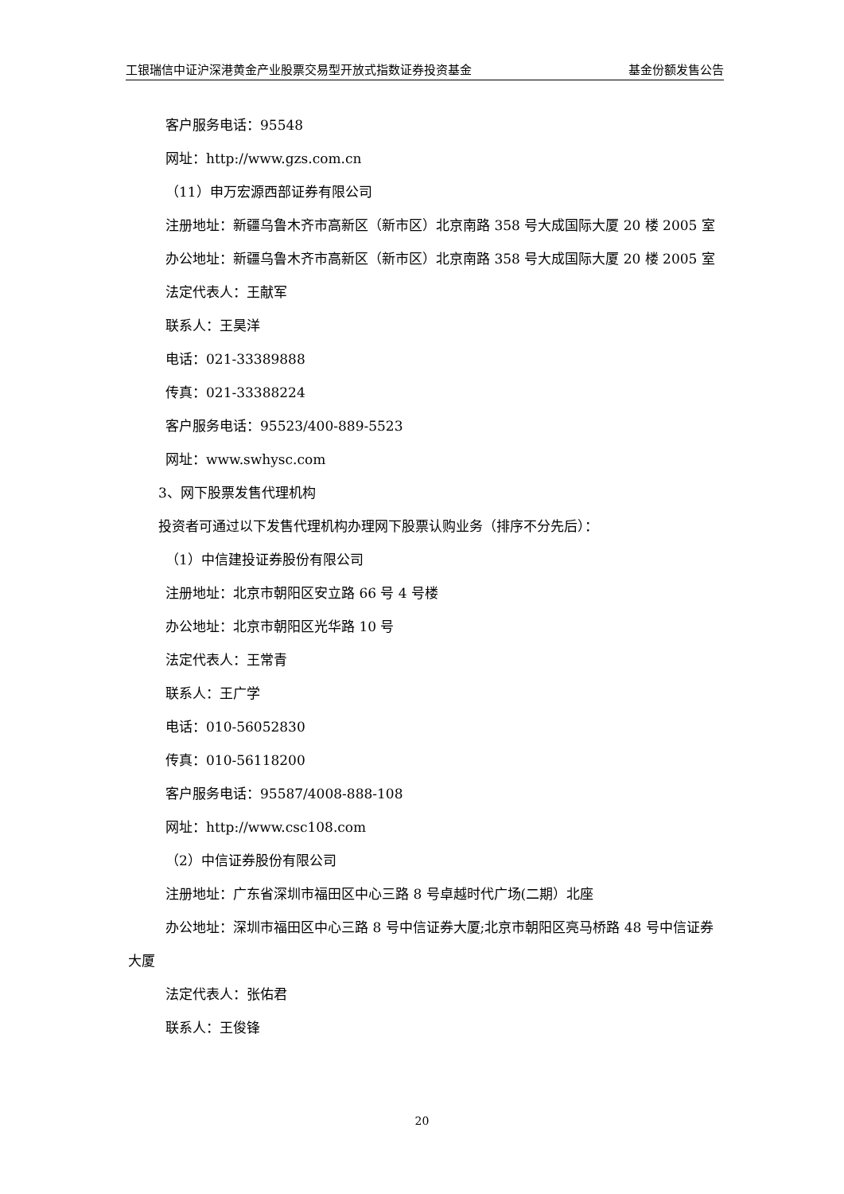工银瑞信中证沪深港黄金产业股票交易型开放式指数证券投资基金 基金份额发售公告
客户服务电话：95548
网址：http://www.gzs.com.cn
（11）申万宏源西部证券有限公司
注册地址：新疆乌鲁木齐市高新区（新市区）北京南路 358 号大成国际大厦 20 楼 2005 室
办公地址：新疆乌鲁木齐市高新区（新市区）北京南路 358 号大成国际大厦 20 楼 2005 室
法定代表人：王献军
联系人：王昊洋
电话：021-33389888
传真：021-33388224
客户服务电话：95523/400-889-5523
网址：www.swhysc.com
3、网下股票发售代理机构
投资者可通过以下发售代理机构办理网下股票认购业务（排序不分先后）：
（1）中信建投证券股份有限公司
注册地址：北京市朝阳区安立路 66 号 4 号楼
办公地址：北京市朝阳区光华路 10 号
法定代表人：王常青
联系人：王广学
电话：010-56052830
传真：010-56118200
客户服务电话：95587/4008-888-108
网址：http://www.csc108.com
（2）中信证券股份有限公司
注册地址：广东省深圳市福田区中心三路 8 号卓越时代广场(二期）北座
办公地址：深圳市福田区中心三路 8 号中信证券大厦;北京市朝阳区亮马桥路 48 号中信证券大厦
法定代表人：张佑君
联系人：王俊锋
20